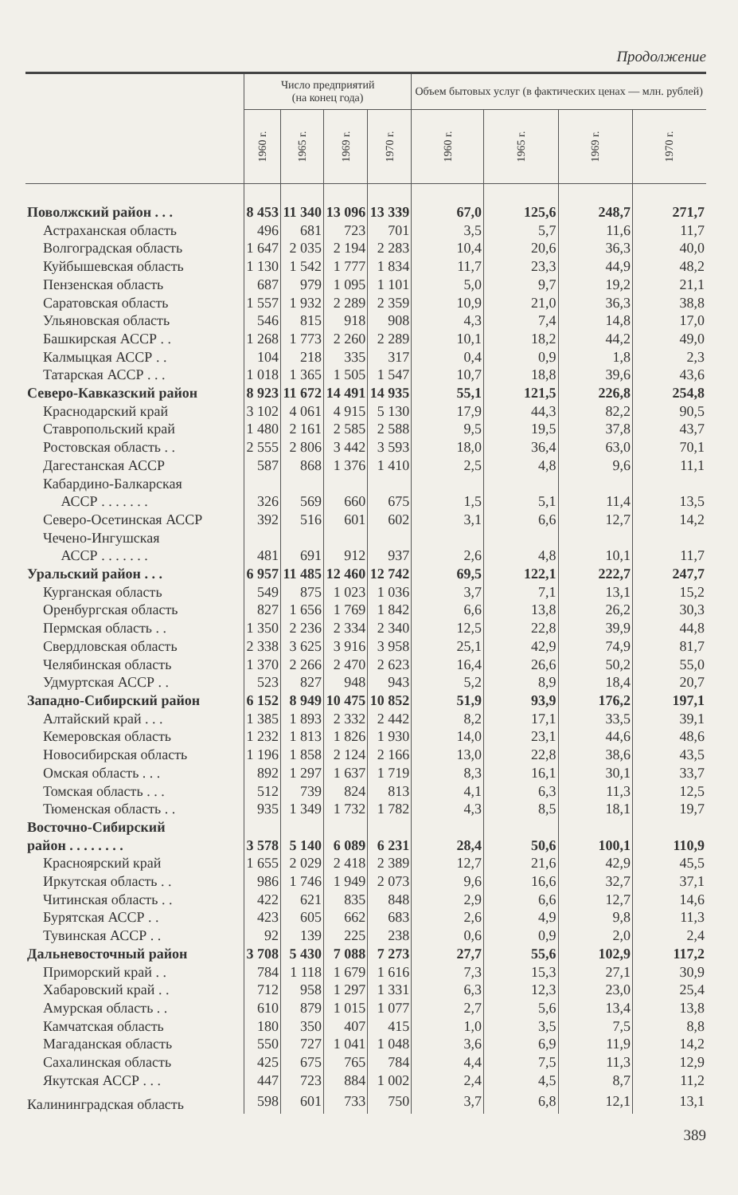Продолжение
| | Число предприятий (на конец года) | | | | Объем бытовых услуг (в фактических ценах — млн. рублей) | | | |
| --- | --- | --- | --- | --- | --- | --- | --- | --- |
| | 1960 г. | 1965 г. | 1969 г. | 1970 г. | 1960 г. | 1965 г. | 1969 г. | 1970 г. |
| Поволжский район . . . | 8 453 | 11 340 | 13 096 | 13 339 | 67,0 | 125,6 | 248,7 | 271,7 |
| Астраханская область | 496 | 681 | 723 | 701 | 3,5 | 5,7 | 11,6 | 11,7 |
| Волгоградская область | 1 647 | 2 035 | 2 194 | 2 283 | 10,4 | 20,6 | 36,3 | 40,0 |
| Куйбышевская область | 1 130 | 1 542 | 1 777 | 1 834 | 11,7 | 23,3 | 44,9 | 48,2 |
| Пензенская область | 687 | 979 | 1 095 | 1 101 | 5,0 | 9,7 | 19,2 | 21,1 |
| Саратовская область | 1 557 | 1 932 | 2 289 | 2 359 | 10,9 | 21,0 | 36,3 | 38,8 |
| Ульяновская область | 546 | 815 | 918 | 908 | 4,3 | 7,4 | 14,8 | 17,0 |
| Башкирская АССР . . | 1 268 | 1 773 | 2 260 | 2 289 | 10,1 | 18,2 | 44,2 | 49,0 |
| Калмыцкая АССР . . | 104 | 218 | 335 | 317 | 0,4 | 0,9 | 1,8 | 2,3 |
| Татарская АССР . . . | 1 018 | 1 365 | 1 505 | 1 547 | 10,7 | 18,8 | 39,6 | 43,6 |
| Северо-Кавказский район | 8 923 | 11 672 | 14 491 | 14 935 | 55,1 | 121,5 | 226,8 | 254,8 |
| Краснодарский край | 3 102 | 4 061 | 4 915 | 5 130 | 17,9 | 44,3 | 82,2 | 90,5 |
| Ставропольский край | 1 480 | 2 161 | 2 585 | 2 588 | 9,5 | 19,5 | 37,8 | 43,7 |
| Ростовская область . . | 2 555 | 2 806 | 3 442 | 3 593 | 18,0 | 36,4 | 63,0 | 70,1 |
| Дагестанская АССР | 587 | 868 | 1 376 | 1 410 | 2,5 | 4,8 | 9,6 | 11,1 |
| Кабардино-Балкарская АССР . . . . . . . | 326 | 569 | 660 | 675 | 1,5 | 5,1 | 11,4 | 13,5 |
| Северо-Осетинская АССР | 392 | 516 | 601 | 602 | 3,1 | 6,6 | 12,7 | 14,2 |
| Чечено-Ингушская АССР . . . . . . . | 481 | 691 | 912 | 937 | 2,6 | 4,8 | 10,1 | 11,7 |
| Уральский район . . . | 6 957 | 11 485 | 12 460 | 12 742 | 69,5 | 122,1 | 222,7 | 247,7 |
| Курганская область | 549 | 875 | 1 023 | 1 036 | 3,7 | 7,1 | 13,1 | 15,2 |
| Оренбургская область | 827 | 1 656 | 1 769 | 1 842 | 6,6 | 13,8 | 26,2 | 30,3 |
| Пермская область . . | 1 350 | 2 236 | 2 334 | 2 340 | 12,5 | 22,8 | 39,9 | 44,8 |
| Свердловская область | 2 338 | 3 625 | 3 916 | 3 958 | 25,1 | 42,9 | 74,9 | 81,7 |
| Челябинская область | 1 370 | 2 266 | 2 470 | 2 623 | 16,4 | 26,6 | 50,2 | 55,0 |
| Удмуртская АССР . . | 523 | 827 | 948 | 943 | 5,2 | 8,9 | 18,4 | 20,7 |
| Западно-Сибирский район | 6 152 | 8 949 | 10 475 | 10 852 | 51,9 | 93,9 | 176,2 | 197,1 |
| Алтайский край . . . | 1 385 | 1 893 | 2 332 | 2 442 | 8,2 | 17,1 | 33,5 | 39,1 |
| Кемеровская область | 1 232 | 1 813 | 1 826 | 1 930 | 14,0 | 23,1 | 44,6 | 48,6 |
| Новосибирская область | 1 196 | 1 858 | 2 124 | 2 166 | 13,0 | 22,8 | 38,6 | 43,5 |
| Омская область . . . | 892 | 1 297 | 1 637 | 1 719 | 8,3 | 16,1 | 30,1 | 33,7 |
| Томская область . . . | 512 | 739 | 824 | 813 | 4,1 | 6,3 | 11,3 | 12,5 |
| Тюменская область . . | 935 | 1 349 | 1 732 | 1 782 | 4,3 | 8,5 | 18,1 | 19,7 |
| Восточно-Сибирский район . . . . . . . . | 3 578 | 5 140 | 6 089 | 6 231 | 28,4 | 50,6 | 100,1 | 110,9 |
| Красноярский край | 1 655 | 2 029 | 2 418 | 2 389 | 12,7 | 21,6 | 42,9 | 45,5 |
| Иркутская область . . | 986 | 1 746 | 1 949 | 2 073 | 9,6 | 16,6 | 32,7 | 37,1 |
| Читинская область . . | 422 | 621 | 835 | 848 | 2,9 | 6,6 | 12,7 | 14,6 |
| Бурятская АССР . . | 423 | 605 | 662 | 683 | 2,6 | 4,9 | 9,8 | 11,3 |
| Тувинская АССР . . | 92 | 139 | 225 | 238 | 0,6 | 0,9 | 2,0 | 2,4 |
| Дальневосточный район | 3 708 | 5 430 | 7 088 | 7 273 | 27,7 | 55,6 | 102,9 | 117,2 |
| Приморский край . . | 784 | 1 118 | 1 679 | 1 616 | 7,3 | 15,3 | 27,1 | 30,9 |
| Хабаровский край . . | 712 | 958 | 1 297 | 1 331 | 6,3 | 12,3 | 23,0 | 25,4 |
| Амурская область . . | 610 | 879 | 1 015 | 1 077 | 2,7 | 5,6 | 13,4 | 13,8 |
| Камчатская область | 180 | 350 | 407 | 415 | 1,0 | 3,5 | 7,5 | 8,8 |
| Магаданская область | 550 | 727 | 1 041 | 1 048 | 3,6 | 6,9 | 11,9 | 14,2 |
| Сахалинская область | 425 | 675 | 765 | 784 | 4,4 | 7,5 | 11,3 | 12,9 |
| Якутская АССР . . . | 447 | 723 | 884 | 1 002 | 2,4 | 4,5 | 8,7 | 11,2 |
| Калининградская область | 598 | 601 | 733 | 750 | 3,7 | 6,8 | 12,1 | 13,1 |
389